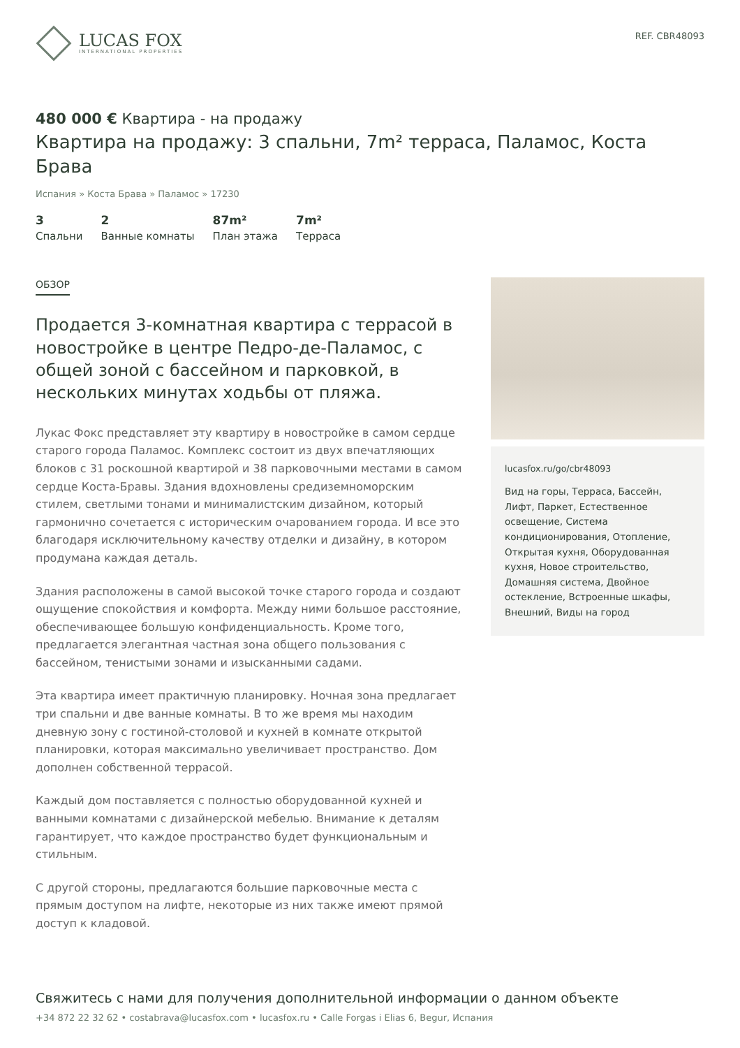LUCAS FOX
INTERNATIONAL PROPERTIES
REF. CBR48093
480 000 € Квартира - на продажу
Квартира на продажу: 3 спальни, 7m² терраса, Паламос, Коста Брава
Испания » Коста Брава » Паламос » 17230
3
Спальни
2
Ванные комнаты
87m²
План этажа
7m²
Терраса
ОБЗОР
Продается 3-комнатная квартира с террасой в новостройке в центре Педро-де-Паламос, с общей зоной с бассейном и парковкой, в нескольких минутах ходьбы от пляжа.
Лукас Фокс представляет эту квартиру в новостройке в самом сердце старого города Паламос. Комплекс состоит из двух впечатляющих блоков с 31 роскошной квартирой и 38 парковочными местами в самом сердце Коста-Бравы. Здания вдохновлены средиземноморским стилем, светлыми тонами и минималистским дизайном, который гармонично сочетается с историческим очарованием города. И все это благодаря исключительному качеству отделки и дизайну, в котором продумана каждая деталь.
Здания расположены в самой высокой точке старого города и создают ощущение спокойствия и комфорта. Между ними большое расстояние, обеспечивающее большую конфиденциальность. Кроме того, предлагается элегантная частная зона общего пользования с бассейном, тенистыми зонами и изысканными садами.
Эта квартира имеет практичную планировку. Ночная зона предлагает три спальни и две ванные комнаты. В то же время мы находим дневную зону с гостиной-столовой и кухней в комнате открытой планировки, которая максимально увеличивает пространство. Дом дополнен собственной террасой.
Каждый дом поставляется с полностью оборудованной кухней и ванными комнатами с дизайнерской мебелью. Внимание к деталям гарантирует, что каждое пространство будет функциональным и стильным.
С другой стороны, предлагаются большие парковочные места с прямым доступом на лифте, некоторые из них также имеют прямой доступ к кладовой.
lucasfox.ru/go/cbr48093
Вид на горы, Терраса, Бассейн, Лифт, Паркет, Естественное освещение, Система кондиционирования, Отопление, Открытая кухня, Оборудованная кухня, Новое строительство, Домашняя система, Двойное остекление, Встроенные шкафы, Внешний, Виды на город
Свяжитесь с нами для получения дополнительной информации о данном объекте
+34 872 22 32 62 • costabrava@lucasfox.com • lucasfox.ru • Calle Forgas i Elias 6, Begur, Испания